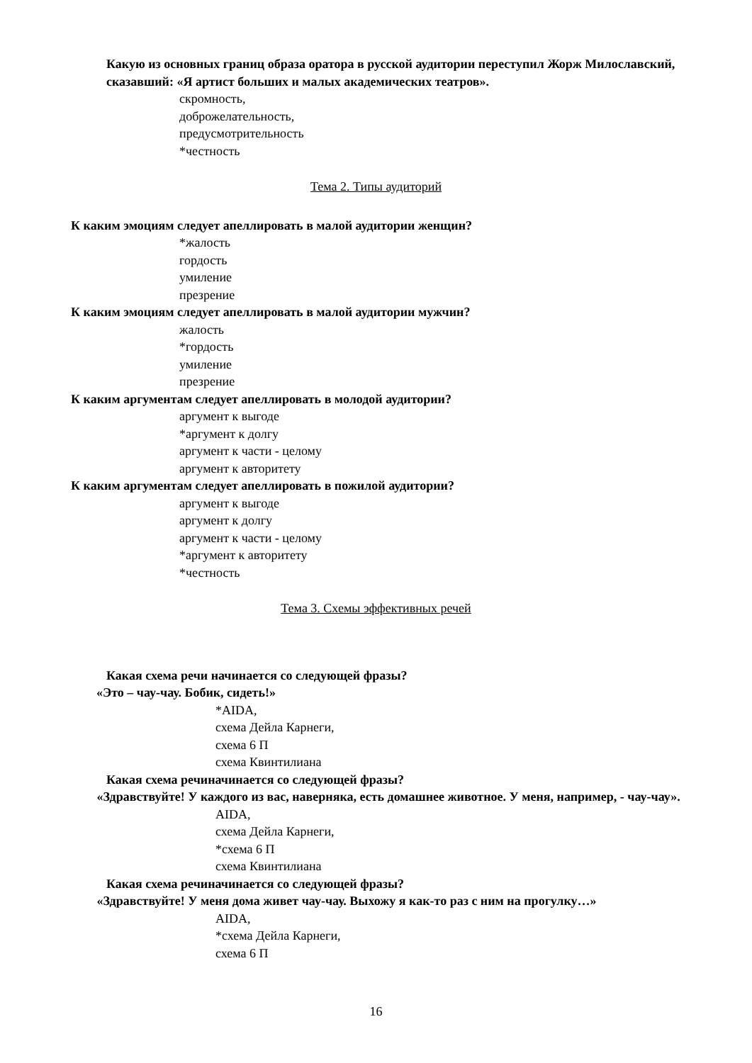Какую из основных границ образа оратора в русской аудитории переступил Жорж Милославский, сказавший: «Я артист больших и малых академических театров».
скромность,
доброжелательность,
предусмотрительность
*честность
Тема 2. Типы аудиторий
К каким эмоциям следует апеллировать в малой аудитории женщин?
*жалость
гордость
умиление
презрение
К каким эмоциям следует апеллировать в малой аудитории мужчин?
жалость
*гордость
умиление
презрение
К каким аргументам следует апеллировать в молодой аудитории?
аргумент к выгоде
*аргумент к долгу
аргумент к части - целому
аргумент к авторитету
К каким аргументам следует апеллировать в пожилой аудитории?
аргумент к выгоде
аргумент к долгу
аргумент к части - целому
*аргумент к авторитету
*честность
Тема 3. Схемы эффективных речей
Какая схема речи начинается со следующей фразы?
«Это – чау-чау. Бобик, сидеть!»
*AIDA,
схема Дейла Карнеги,
схема 6 П
схема Квинтилиана
Какая схема речиначинается со следующей фразы?
«Здравствуйте! У каждого из вас, наверняка, есть домашнее животное. У меня, например, - чау-чау».
AIDA,
схема Дейла Карнеги,
*схема 6 П
схема Квинтилиана
Какая схема речиначинается со следующей фразы?
«Здравствуйте! У меня дома живет чау-чау. Выхожу я как-то раз с ним на прогулку…»
AIDA,
*схема Дейла Карнеги,
схема 6 П
16